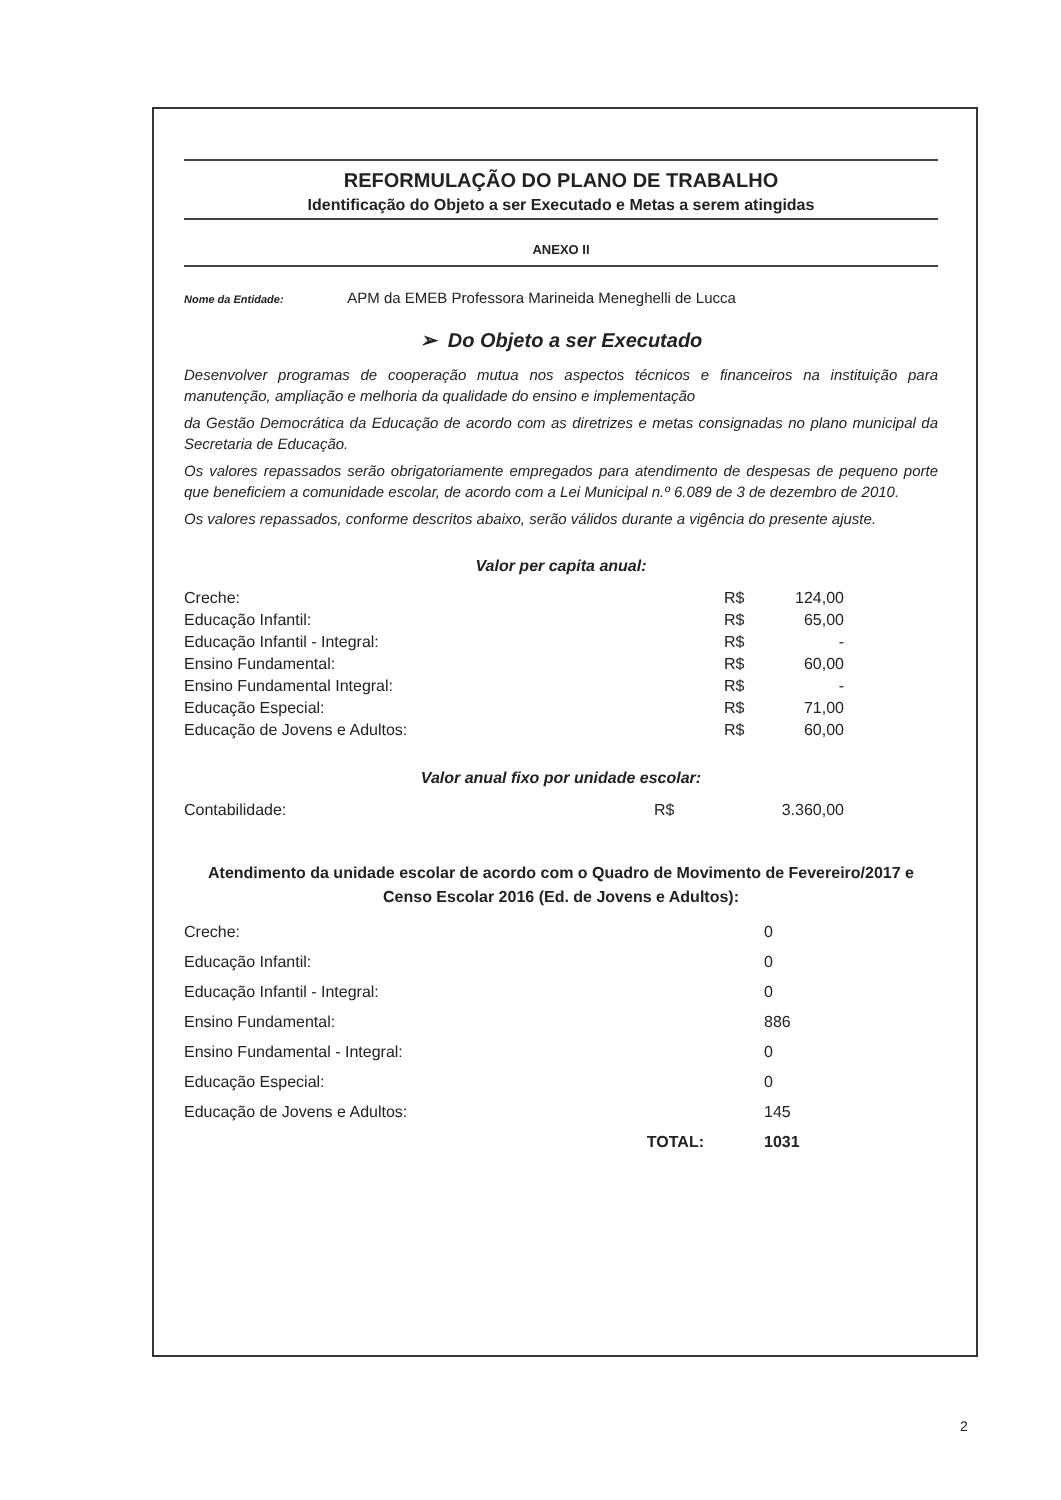REFORMULAÇÃO DO PLANO DE TRABALHO
Identificação do Objeto a ser Executado e Metas a serem atingidas
ANEXO II
Nome da Entidade: APM da EMEB Professora Marineida Meneghelli de Lucca
➢ Do Objeto a ser Executado
Desenvolver programas de cooperação mutua nos aspectos técnicos e financeiros na instituição para manutenção, ampliação e melhoria da qualidade do ensino e implementação
da Gestão Democrática da Educação de acordo com as diretrizes e metas consignadas no plano municipal da Secretaria de Educação.
Os valores repassados serão obrigatoriamente empregados para atendimento de despesas de pequeno porte que beneficiem a comunidade escolar, de acordo com a Lei Municipal n.º 6.089 de 3 de dezembro de 2010.
Os valores repassados, conforme descritos abaixo, serão válidos durante a vigência do presente ajuste.
Valor per capita anual:
| Creche: | R$ | 124,00 |
| Educação Infantil: | R$ | 65,00 |
| Educação Infantil - Integral: | R$ | - |
| Ensino Fundamental: | R$ | 60,00 |
| Ensino Fundamental Integral: | R$ | - |
| Educação Especial: | R$ | 71,00 |
| Educação de Jovens e Adultos: | R$ | 60,00 |
Valor anual fixo por unidade escolar:
| Contabilidade: | R$ | 3.360,00 |
Atendimento da unidade escolar de acordo com o Quadro de Movimento de Fevereiro/2017 e Censo Escolar 2016 (Ed. de Jovens e Adultos):
| Creche: | | 0 |
| Educação Infantil: | | 0 |
| Educação Infantil - Integral: | | 0 |
| Ensino Fundamental: | | 886 |
| Ensino Fundamental - Integral: | | 0 |
| Educação Especial: | | 0 |
| Educação de Jovens e Adultos: | | 145 |
| | TOTAL: | 1031 |
2